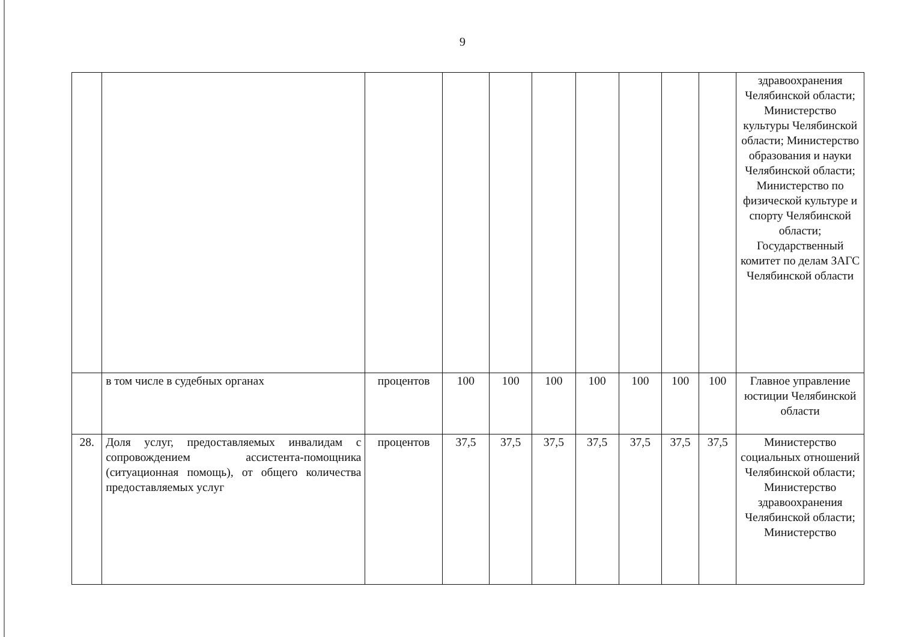9
| | | | | | | | | | | здравоохранения Челябинской области; Министерство культуры Челябинской области; Министерство образования и науки Челябинской области; Министерство по физической культуре и спорту Челябинской области; Государственный комитет по делам ЗАГС Челябинской области |
| | в том числе в судебных органах | процентов | 100 | 100 | 100 | 100 | 100 | 100 | 100 | Главное управление юстиции Челябинской области |
| 28. | Доля услуг, предоставляемых инвалидам с сопровождением ассистента-помощника (ситуационная помощь), от общего количества предоставляемых услуг | процентов | 37,5 | 37,5 | 37,5 | 37,5 | 37,5 | 37,5 | 37,5 | Министерство социальных отношений Челябинской области; Министерство здравоохранения Челябинской области; Министерство |